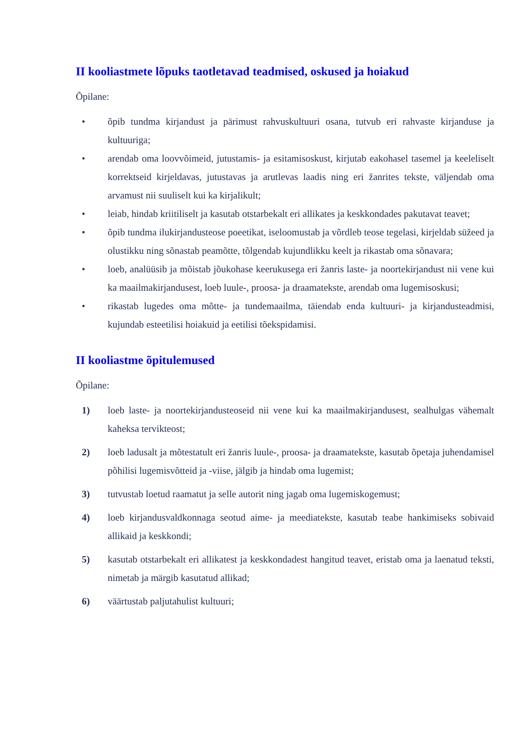II kooliastmete lõpuks taotletavad teadmised, oskused ja hoiakud
Õpilane:
• õpib tundma kirjandust ja pärimust rahvuskultuuri osana, tutvub eri rahvaste kirjanduse ja kultuuriga;
• arendab oma loovvõimeid, jutustamis- ja esitamisoskust, kirjutab eakohasel tasemel ja keeleliselt korrektseid kirjeldavas, jutustavas ja arutlevas laadis ning eri žanrites tekste, väljendab oma arvamust nii suuliselt kui ka kirjalikult;
• leiab, hindab kriitiliselt ja kasutab otstarbekalt eri allikates ja keskkondades pakutavat teavet;
• õpib tundma ilukirjandusteose poeetikat, iseloomustab ja võrdleb teose tegelasi, kirjeldab süžeed ja olustikku ning sõnastab peamõtte, tõlgendab kujundlikku keelt ja rikastab oma sõnavara;
• loeb, analüüsib ja mõistab jõukohase keerukusega eri žanris laste- ja noortekirjandust nii vene kui ka maailmakirjandusest, loeb luule-, proosa- ja draamatekste, arendab oma lugemisoskusi;
• rikastab lugedes oma mõtte- ja tundemaailma, täiendab enda kultuuri- ja kirjandusteadmisi, kujundab esteetilisi hoiakuid ja eetilisi tõekspidamisi.
II kooliastme õpitulemused
Õpilane:
1) loeb laste- ja noortekirjandusteoseid nii vene kui ka maailmakirjandusest, sealhulgas vähemalt kaheksa tervikteost;
2) loeb ladusalt ja mõtestatult eri žanris luule-, proosa- ja draamatekste, kasutab õpetaja juhendamisel põhilisi lugemisvõtteid ja -viise, jälgib ja hindab oma lugemist;
3) tutvustab loetud raamatut ja selle autorit ning jagab oma lugemiskogemust;
4) loeb kirjandusvaldkonnaga seotud aime- ja meediatekste, kasutab teabe hankimiseks sobivaid allikaid ja keskkondi;
5) kasutab otstarbekalt eri allikatest ja keskkondadest hangitud teavet, eristab oma ja laenatud teksti, nimetab ja märgib kasutatud allikad;
6) väärtustab paljutahulist kultuuri;